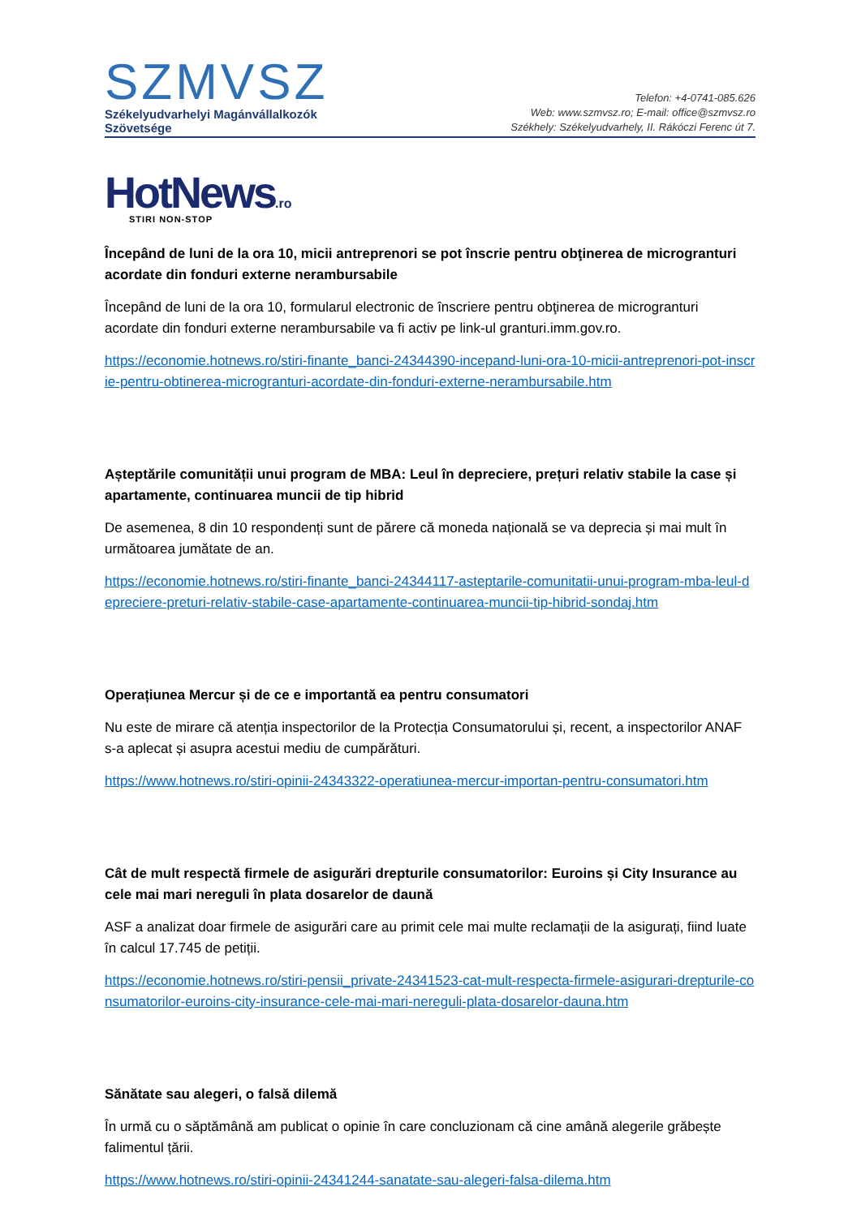SZMVSZ
Székelyudvarhelyi Magánvállalkozók
Szövetsége
Telefon: +4-0741-085.626
Web: www.szmvsz.ro; E-mail: office@szmvsz.ro
Székhely: Székelyudvarhely, II. Rákóczi Ferenc út 7.
HotNews.ro
STIRI NON-STOP
Începând de luni de la ora 10, micii antreprenori se pot înscrie pentru obţinerea de microgranturi acordate din fonduri externe nerambursabile
Începând de luni de la ora 10, formularul electronic de înscriere pentru obţinerea de microgranturi acordate din fonduri externe nerambursabile va fi activ pe link-ul granturi.imm.gov.ro.
https://economie.hotnews.ro/stiri-finante_banci-24344390-incepand-luni-ora-10-micii-antreprenori-pot-inscrie-pentru-obtinerea-microgranturi-acordate-din-fonduri-externe-nerambursabile.htm
Așteptările comunității unui program de MBA: Leul în depreciere, prețuri relativ stabile la case și apartamente, continuarea muncii de tip hibrid
De asemenea, 8 din 10 respondenți sunt de părere că moneda națională se va deprecia și mai mult în următoarea jumătate de an.
https://economie.hotnews.ro/stiri-finante_banci-24344117-asteptarile-comunitatii-unui-program-mba-leul-depreciere-preturi-relativ-stabile-case-apartamente-continuarea-muncii-tip-hibrid-sondaj.htm
Operațiunea Mercur și de ce e importantă ea pentru consumatori
Nu este de mirare că atenția inspectorilor de la Protecția Consumatorului și, recent, a inspectorilor ANAF s-a aplecat și asupra acestui mediu de cumpărături.
https://www.hotnews.ro/stiri-opinii-24343322-operatiunea-mercur-importan-pentru-consumatori.htm
Cât de mult respectă firmele de asigurări drepturile consumatorilor: Euroins și City Insurance au cele mai mari nereguli în plata dosarelor de daună
ASF a analizat doar firmele de asigurări care au primit cele mai multe reclamații de la asigurați, fiind luate în calcul 17.745 de petiții.
https://economie.hotnews.ro/stiri-pensii_private-24341523-cat-mult-respecta-firmele-asigurari-drepturile-consumatorilor-euroins-city-insurance-cele-mai-mari-nereguli-plata-dosarelor-dauna.htm
Sănătate sau alegeri, o falsă dilemă
În urmă cu o săptămână am publicat o opinie în care concluzionam că cine amână alegerile grăbește falimentul țării.
https://www.hotnews.ro/stiri-opinii-24341244-sanatate-sau-alegeri-falsa-dilema.htm